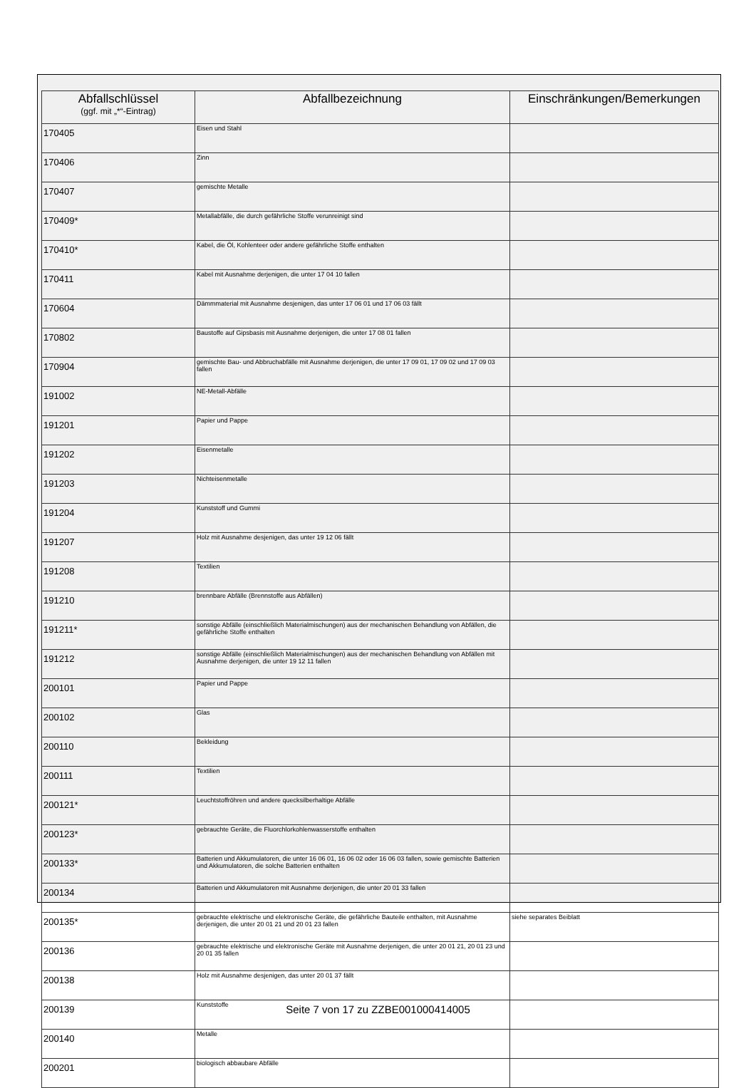| Abfallschlüssel (ggf. mit „*“-Eintrag) | Abfallbezeichnung | Einschränkungen/Bemerkungen |
| --- | --- | --- |
| 170405 | Eisen und Stahl | |
| 170406 | Zinn | |
| 170407 | gemischte Metalle | |
| 170409* | Metallabfälle, die durch gefährliche Stoffe verunreinigt sind | |
| 170410* | Kabel, die Öl, Kohlenteer oder andere gefährliche Stoffe enthalten | |
| 170411 | Kabel mit Ausnahme derjenigen, die unter 17 04 10 fallen | |
| 170604 | Dämmmaterial mit Ausnahme desjenigen, das unter 17 06 01 und 17 06 03 fällt | |
| 170802 | Baustoffe auf Gipsbasis mit Ausnahme derjenigen, die unter 17 08 01 fallen | |
| 170904 | gemischte Bau- und Abbruchabfälle mit Ausnahme derjenigen, die unter 17 09 01, 17 09 02 und 17 09 03 fallen | |
| 191002 | NE-Metall-Abfälle | |
| 191201 | Papier und Pappe | |
| 191202 | Eisenmetalle | |
| 191203 | Nichteisenmetalle | |
| 191204 | Kunststoff und Gummi | |
| 191207 | Holz mit Ausnahme desjenigen, das unter 19 12 06 fällt | |
| 191208 | Textilien | |
| 191210 | brennbare Abfälle (Brennstoffe aus Abfällen) | |
| 191211* | sonstige Abfälle (einschließlich Materialmischungen) aus der mechanischen Behandlung von Abfällen, die gefährliche Stoffe enthalten | |
| 191212 | sonstige Abfälle (einschließlich Materialmischungen) aus der mechanischen Behandlung von Abfällen mit Ausnahme derjenigen, die unter 19 12 11 fallen | |
| 200101 | Papier und Pappe | |
| 200102 | Glas | |
| 200110 | Bekleidung | |
| 200111 | Textilien | |
| 200121* | Leuchtstoffröhren und andere quecksilberhaltige Abfälle | |
| 200123* | gebrauchte Geräte, die Fluorchlorkohlenwasserstoffe enthalten | |
| 200133* | Batterien und Akkumulatoren, die unter 16 06 01, 16 06 02 oder 16 06 03 fallen, sowie gemischte Batterien und Akkumulatoren, die solche Batterien enthalten | |
| 200134 | Batterien und Akkumulatoren mit Ausnahme derjenigen, die unter 20 01 33 fallen | |
| 200135* | gebrauchte elektrische und elektronische Geräte, die gefährliche Bauteile enthalten, mit Ausnahme derjenigen, die unter 20 01 21 und 20 01 23 fallen | siehe separates Beiblatt |
| 200136 | gebrauchte elektrische und elektronische Geräte mit Ausnahme derjenigen, die unter 20 01 21, 20 01 23 und 20 01 35 fallen | |
| 200138 | Holz mit Ausnahme desjenigen, das unter 20 01 37 fällt | |
| 200139 | Kunststoffe | |
| 200140 | Metalle | |
| 200201 | biologisch abbaubare Abfälle | |
Seite 7 von 17 zu ZZBE001000414005